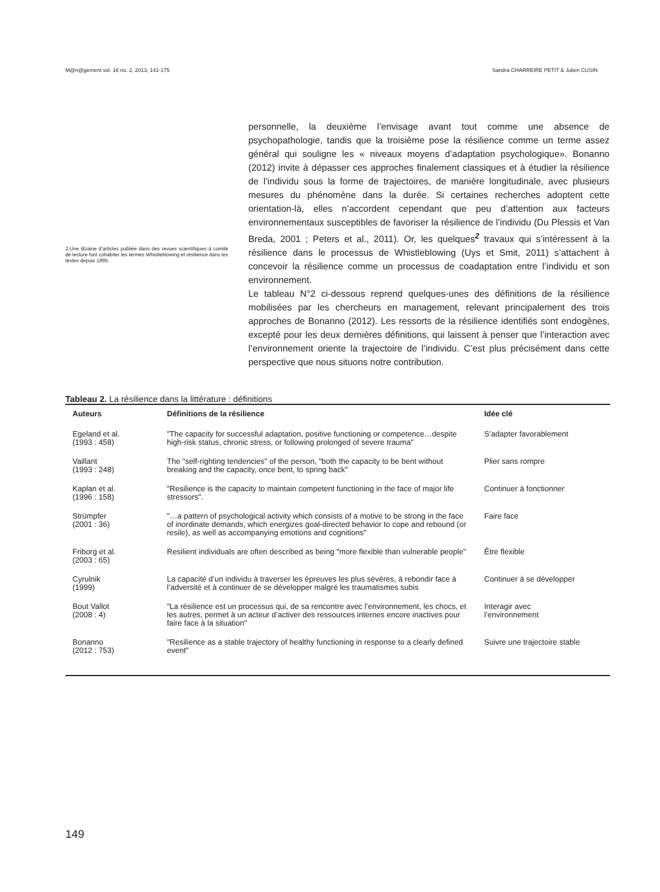M@n@gement vol. 16 no. 2, 2013, 141-175 Sandra CHARREIRE PETIT & Julien CUSIN
2.Une dizaine d’articles publiée dans des revues scientifiques à comité de lecture font cohabiter les termes Whistleblowing et résilience dans les textes depuis 1995.
personnelle, la deuxième l’envisage avant tout comme une absence de psychopathologie, tandis que la troisième pose la résilience comme un terme assez général qui souligne les « niveaux moyens d’adaptation psychologique». Bonanno (2012) invite à dépasser ces approches finalement classiques et à étudier la résilience de l’individu sous la forme de trajectoires, de manière longitudinale, avec plusieurs mesures du phénomène dans la durée. Si certaines recherches adoptent cette orientation-là, elles n’accordent cependant que peu d’attention aux facteurs environnementaux susceptibles de favoriser la résilience de l’individu (Du Plessis et Van Breda, 2001 ; Peters et al., 2011). Or, les quelques<sup>2</sup> travaux qui s’intéressent à la résilience dans le processus de Whistleblowing (Uys et Smit, 2011) s’attachent à concevoir la résilience comme un processus de coadaptation entre l’individu et son environnement.
Le tableau N°2 ci-dessous reprend quelques-unes des définitions de la résilience mobilisées par les chercheurs en management, relevant principalement des trois approches de Bonanno (2012). Les ressorts de la résilience identifiés sont endogènes, excepté pour les deux dernières définitions, qui laissent à penser que l’interaction avec l’environnement oriente la trajectoire de l’individu. C’est plus précisément dans cette perspective que nous situons notre contribution.
Tableau 2. La résilience dans la littérature : définitions
| Auteurs | Définitions de la résilience | Idée clé |
| --- | --- | --- |
| Egeland et al. (1993 : 458) | "The capacity for successful adaptation, positive functioning or competence…despite high-risk status, chronic stress, or following prolonged of severe trauma" | S’adapter favorablement |
| Vaillant (1993 : 248) | The "self-righting tendencies" of the person, "both the capacity to be bent without breaking and the capacity, once bent, to spring back" | Plier sans rompre |
| Kaplan et al. (1996 : 158) | "Resilience is the capacity to maintain competent functioning in the face of major life stressors". | Continuer à fonctionner |
| Strümpfer (2001 : 36) | "…a pattern of psychological activity which consists of a motive to be strong in the face of inordinate demands, which energizes goal-directed behavior to cope and rebound (or resile), as well as accompanying emotions and cognitions" | Faire face |
| Friborg et al. (2003 : 65) | Resilient individuals are often described as being "more flexible than vulnerable people" | Être flexible |
| Cyrulnik (1999) | La capacité d’un individu à traverser les épreuves les plus sévères, à rebondir face à l’adversité et à continuer de se développer malgré les traumatismes subis | Continuer à se développer |
| Bout Vallot (2008 : 4) | "La résilience est un processus qui, de sa rencontre avec l’environnement, les chocs, et les autres, permet à un acteur d’activer des ressources internes encore inactives pour faire face à la situation" | Interagir avec l’environnement |
| Bonanno (2012 : 753) | "Resilience as a stable trajectory of healthy functioning in response to a clearly defined event" | Suivre une trajectoire stable |
149